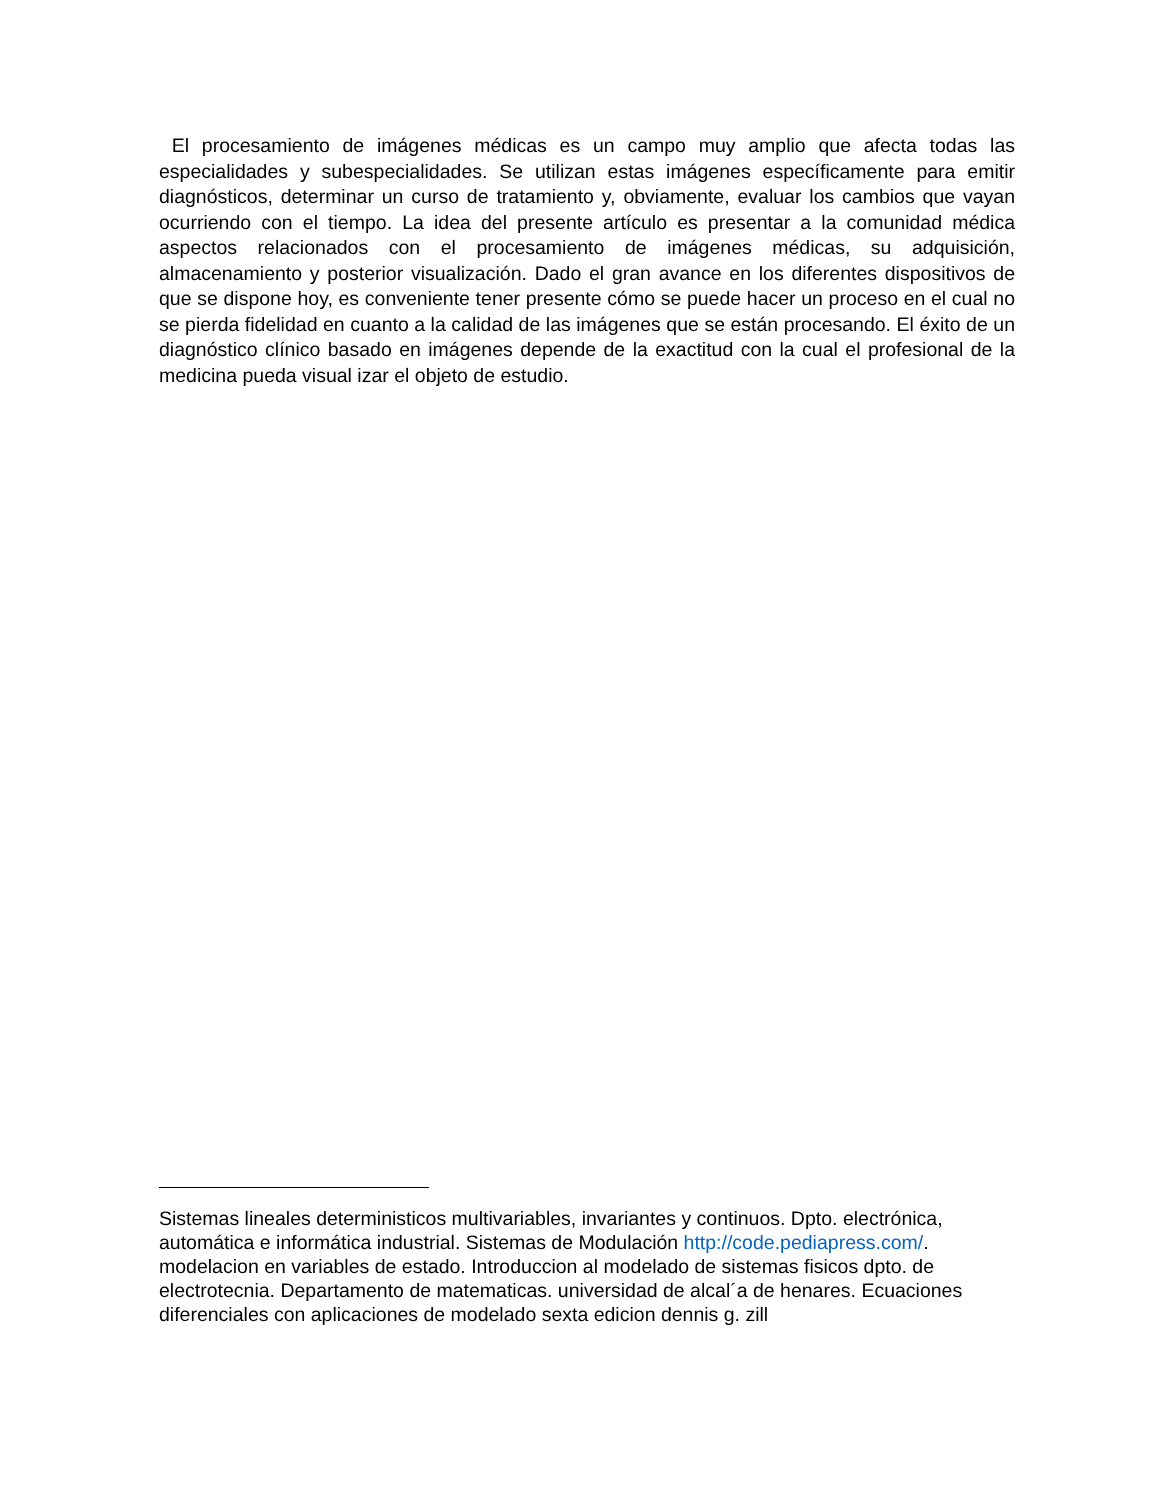El procesamiento de imágenes médicas es un campo muy amplio que afecta todas las especialidades y subespecialidades. Se utilizan estas imágenes específicamente para emitir diagnósticos, determinar un curso de tratamiento y, obviamente, evaluar los cambios que vayan ocurriendo con el tiempo. La idea del presente artículo es presentar a la comunidad médica aspectos relacionados con el procesamiento de imágenes médicas, su adquisición, almacenamiento y posterior visualización. Dado el gran avance en los diferentes dispositivos de que se dispone hoy, es conveniente tener presente cómo se puede hacer un proceso en el cual no se pierda fidelidad en cuanto a la calidad de las imágenes que se están procesando. El éxito de un diagnóstico clínico basado en imágenes depende de la exactitud con la cual el profesional de la medicina pueda visual izar el objeto de estudio.
Sistemas lineales deterministicos multivariables, invariantes y continuos. Dpto. electrónica, automática e informática industrial. Sistemas de Modulación http://code.pediapress.com/. modelacion en variables de estado. Introduccion al modelado de sistemas fisicos dpto. de electrotecnia. Departamento de matematicas. universidad de alcal´a de henares. Ecuaciones diferenciales con aplicaciones de modelado sexta edicion dennis g. zill